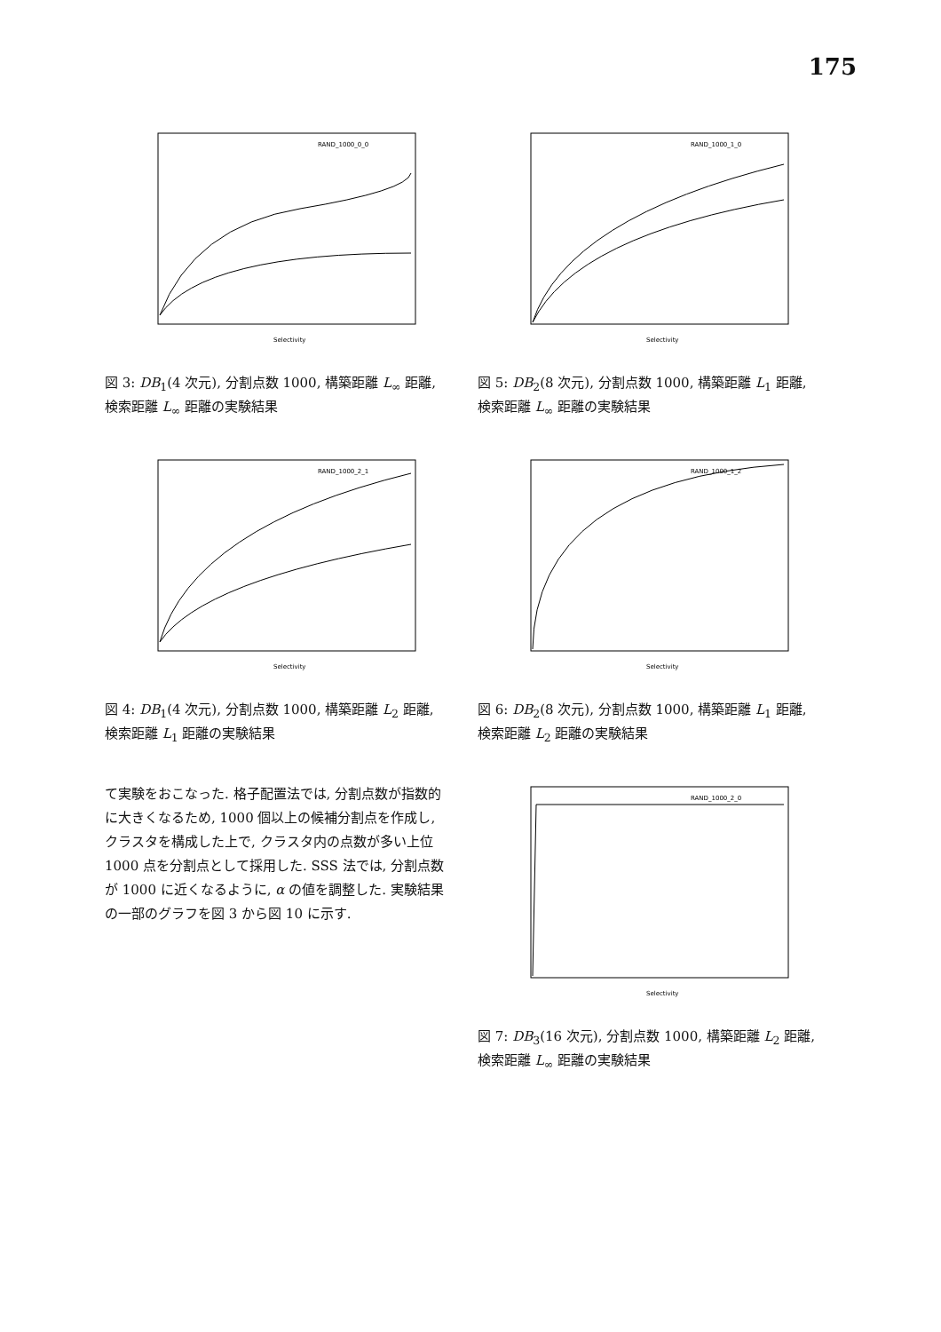175
RAND_1000_0_0
Selectivity
図 3: DB<sub>1</sub>(4 次元), 分割点数 1000, 構築距離 L<sub>∞</sub> 距離, 検索距離 L<sub>∞</sub> 距離の実験結果
RAND_1000_2_1
Selectivity
図 4: DB<sub>1</sub>(4 次元), 分割点数 1000, 構築距離 L<sub>2</sub> 距離, 検索距離 L<sub>1</sub> 距離の実験結果
て実験をおこなった. 格子配置法では, 分割点数が指数的に大きくなるため, 1000 個以上の候補分割点を作成し, クラスタを構成した上で, クラスタ内の点数が多い上位 1000 点を分割点として採用した. SSS 法では, 分割点数が 1000 に近くなるように, α の値を調整した. 実験結果の一部のグラフを図 3 から図 10 に示す.
RAND_1000_1_0
Selectivity
図 5: DB<sub>2</sub>(8 次元), 分割点数 1000, 構築距離 L<sub>1</sub> 距離, 検索距離 L<sub>∞</sub> 距離の実験結果
RAND_1000_1_2
Selectivity
図 6: DB<sub>2</sub>(8 次元), 分割点数 1000, 構築距離 L<sub>1</sub> 距離, 検索距離 L<sub>2</sub> 距離の実験結果
RAND_1000_2_0
Selectivity
図 7: DB<sub>3</sub>(16 次元), 分割点数 1000, 構築距離 L<sub>2</sub> 距離, 検索距離 L<sub>∞</sub> 距離の実験結果